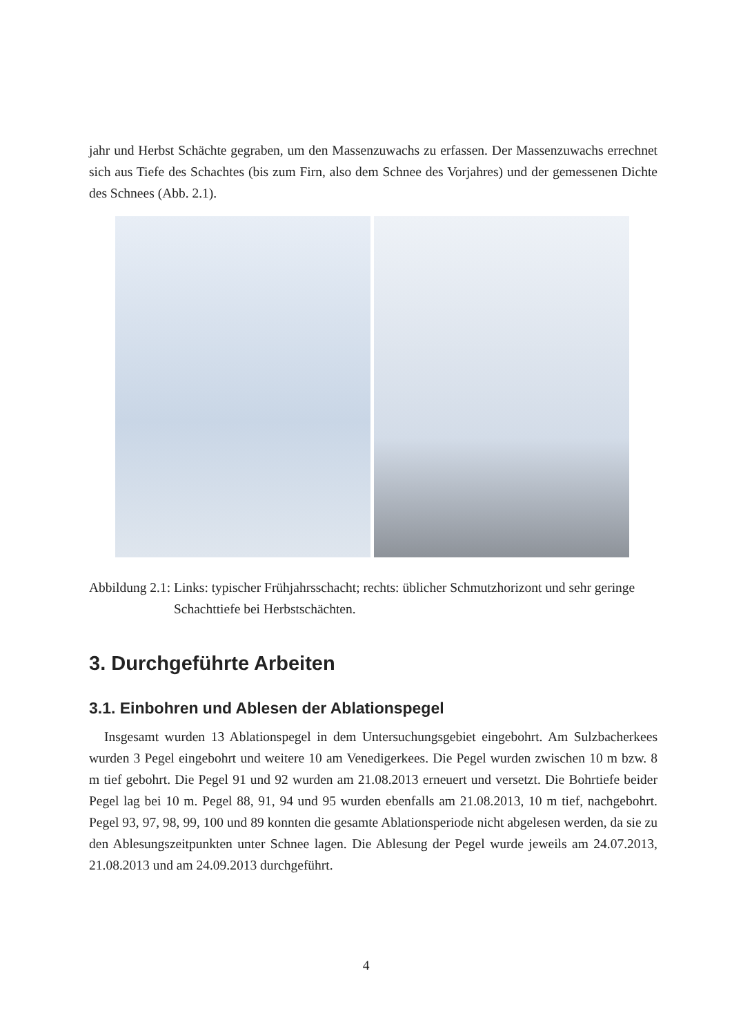jahr und Herbst Schächte gegraben, um den Massenzuwachs zu erfassen. Der Massenzuwachs errechnet sich aus Tiefe des Schachtes (bis zum Firn, also dem Schnee des Vorjahres) und der gemessenen Dichte des Schnees (Abb. 2.1).
Abbildung 2.1: Links: typischer Frühjahrsschacht; rechts: üblicher Schmutzhorizont und sehr geringe Schachttiefe bei Herbstschächten.
3. Durchgeführte Arbeiten
3.1. Einbohren und Ablesen der Ablationspegel
Insgesamt wurden 13 Ablationspegel in dem Untersuchungsgebiet eingebohrt. Am Sulzbacherkees wurden 3 Pegel eingebohrt und weitere 10 am Venedigerkees. Die Pegel wurden zwischen 10 m bzw. 8 m tief gebohrt. Die Pegel 91 und 92 wurden am 21.08.2013 erneuert und versetzt. Die Bohrtiefe beider Pegel lag bei 10 m. Pegel 88, 91, 94 und 95 wurden ebenfalls am 21.08.2013, 10 m tief, nachgebohrt. Pegel 93, 97, 98, 99, 100 und 89 konnten die gesamte Ablationsperiode nicht abgelesen werden, da sie zu den Ablesungszeitpunkten unter Schnee lagen. Die Ablesung der Pegel wurde jeweils am 24.07.2013, 21.08.2013 und am 24.09.2013 durchgeführt.
4